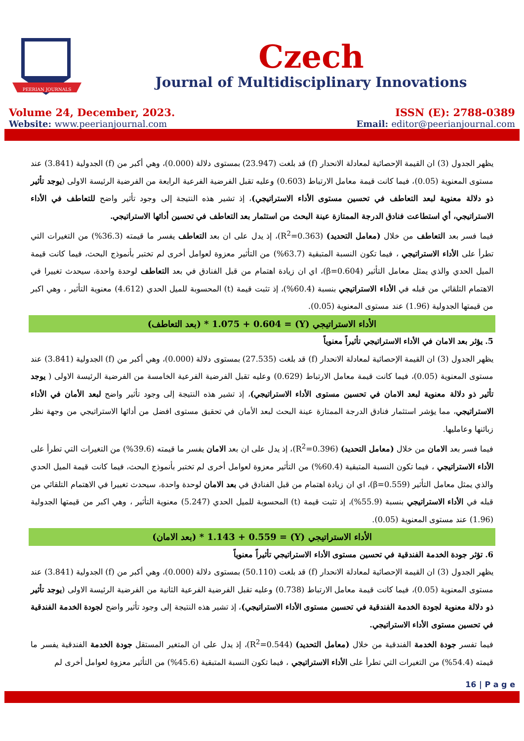PEERIAN JOURNALS
Czech
Journal of Multidisciplinary Innovations
Volume 24, December, 2023. ISSN (E): 2788-0389
Website: www.peerianjournal.com
Email: editor@peerianjournal.com
يظهر الجدول (3) ان القيمة الإحصائية لمعادلة الانحدار (f) قد بلغت (23.947) بمستوى دلالة (0.000)، وهي أكبر من (f) الجدولية (3.841) عند مستوى المعنوية (0.05)، فيما كانت قيمة معامل الارتباط (0.603) وعليه تقبل الفرضية الفرعية الرابعة من الفرضية الرئيسة الاولى (يوجد تأثير ذو دلالة معنوية لبعد التعاطف في تحسين مستوى الأداء الاستراتيجي)، إذ تشير هذه النتيجة إلى وجود تأثير واضح للتعاطف في الأداء الاستراتيجي، أي استطاعت فنادق الدرجة الممتازة عينة البحث من استثمار بعد التعاطف في تحسين أدائها الاستراتيجي.
فيما فسر بعد التعاطف من خلال (معامل التحديد) (R<sup>2</sup>=0.363)، إذ يدل على ان بعد التعاطف يفسر ما قيمته (36.3%) من التغيرات التي تطرأ على الأداء الاستراتيجي ، فيما تكون النسبة المتبقية (63.7%) من التأثير معزوة لعوامل أخرى لم تختبر بأنموذج البحث، فيما كانت قيمة الميل الحدي والذي يمثل معامل التأثير (β=0.604)، اي ان زيادة اهتمام من قبل الفنادق في بعد التعاطف لوحدة واحدة، سيحدث تغييرا في الاهتمام التلقائي من قبله في الأداء الاستراتيجي بنسبة (60.4%)، إذ تثبت قيمة (t) المحسوبة للميل الحدي (4.612) معنوية التأثير ، وهي اكبر من قيمتها الجدولية (1.96) عند مستوى المعنوية (0.05).
الأداء الاستراتيجي (Y) = 1.075 + 0.604 * (بعد التعاطف)
5. يؤثر بعد الامان في الأداء الاستراتيجي تأثيراً معنوياً
يظهر الجدول (3) ان القيمة الإحصائية لمعادلة الانحدار (f) قد بلغت (27.535) بمستوى دلالة (0.000)، وهي أكبر من (f) الجدولية (3.841) عند مستوى المعنوية (0.05)، فيما كانت قيمة معامل الارتباط (0.629) وعليه تقبل الفرضية الفرعية الخامسة من الفرضية الرئيسة الاولى ( يوجد تأثير ذو دلالة معنوية لبعد الامان في تحسين مستوى الأداء الاستراتيجي)، إذ تشير هذه النتيجة إلى وجود تأثير واضح لبعد الأمان في الأداء الاستراتيجي، مما يؤشر استثمار فنادق الدرجة الممتازة عينة البحث لبعد الأمان في تحقيق مستوى افضل من أدائها الاستراتيجي من وجهة نظر زبائنها وعامليها.
فيما فسر بعد الامان من خلال (معامل التحديد) (R<sup>2</sup>=0.396)، إذ يدل على ان بعد الامان يفسر ما قيمته (39.6%) من التغيرات التي تطرأ على الأداء الاستراتيجي ، فيما تكون النسبة المتبقية (60.4%) من التأثير معزوة لعوامل أخرى لم تختبر بأنموذج البحث، فيما كانت قيمة الميل الحدي والذي يمثل معامل التأثير (β=0.559)، اي ان زيادة اهتمام من قبل الفنادق في بعد الامان لوحدة واحدة، سيحدث تغييرا في الاهتمام التلقائي من قبله في الأداء الاستراتيجي بنسبة (55.9%)، إذ تثبت قيمة (t) المحسوبة للميل الحدي (5.247) معنوية التأثير ، وهي اكبر من قيمتها الجدولية (1.96) عند مستوى المعنوية (0.05).
الأداء الاستراتيجي (Y) = 1.143 + 0.559 * (بعد الامان)
6. تؤثر جودة الخدمة الفندقية في تحسين مستوى الأداء الاستراتيجي تأثيراً معنوياً
يظهر الجدول (3) ان القيمة الإحصائية لمعادلة الانحدار (f) قد بلغت (50.110) بمستوى دلالة (0.000)، وهي أكبر من (f) الجدولية (3.841) عند مستوى المعنوية (0.05)، فيما كانت قيمة معامل الارتباط (0.738) وعليه تقبل الفرضية الفرعية الثانية من الفرضية الرئيسة الاولى (يوجد تأثير ذو دلالة معنوية لجودة الخدمة الفندقية في تحسين مستوى الأداء الاستراتيجي)، إذ تشير هذه النتيجة إلى وجود تأثير واضح لجودة الخدمة الفندقية في تحسين مستوى الأداء الاستراتيجي.
فيما تفسر جودة الخدمة الفندقية من خلال (معامل التحديد) (R<sup>2</sup>=0.544)، إذ يدل على ان المتغير المستقل جودة الخدمة الفندقية يفسر ما قيمته (54.4%) من التغيرات التي تطرأ على الأداء الاستراتيجي ، فيما تكون النسبة المتبقية (45.6%) من التأثير معزوة لعوامل أخرى لم
16 | P a g e